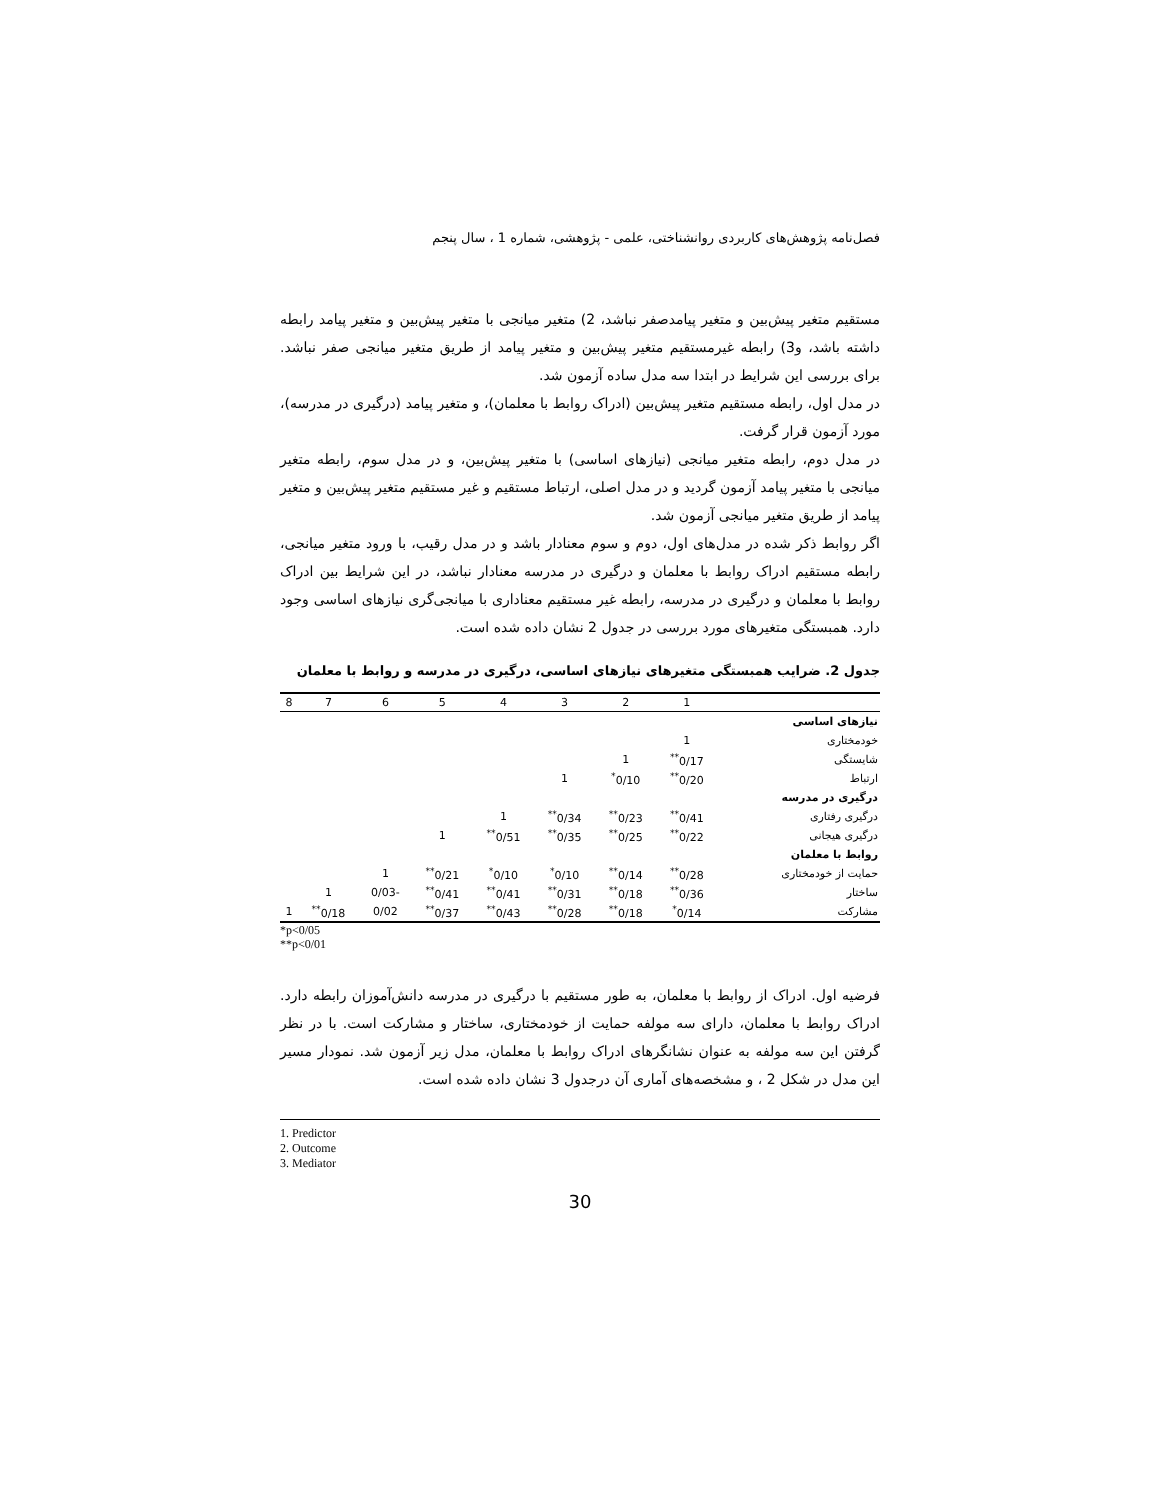فصل‌نامه پژوهش‌های کاربردی روانشناختی، علمی - پژوهشی، شماره 1 ، سال پنجم
مستقیم متغیر پیش‌بین و متغیر پیامدصفر نباشد، 2) متغیر میانجی با متغیر پیش‌بین و متغیر پیامد رابطه داشته باشد، و3) رابطه غیرمستقیم متغیر پیش‌بین و متغیر پیامد از طریق متغیر میانجی صفر نباشد. برای بررسی این شرایط در ابتدا سه مدل ساده آزمون شد.
در مدل اول، رابطه مستقیم متغیر پیش‌بین (ادراک روابط با معلمان)، و متغیر پیامد (درگیری در مدرسه)، مورد آزمون قرار گرفت.
در مدل دوم، رابطه متغیر میانجی (نیازهای اساسی) با متغیر پیش‌بین، و در مدل سوم، رابطه متغیر میانجی با متغیر پیامد آزمون گردید و در مدل اصلی، ارتباط مستقیم و غیر مستقیم متغیر پیش‌بین و متغیر پیامد از طریق متغیر میانجی آزمون شد.
اگر روابط ذکر شده در مدل‌های اول، دوم و سوم معنادار باشد و در مدل رقیب، با ورود متغیر میانجی، رابطه مستقیم ادراک روابط با معلمان و درگیری در مدرسه معنادار نباشد، در این شرایط بین ادراک روابط با معلمان و درگیری در مدرسه، رابطه غیر مستقیم معناداری با میانجی‌گری نیازهای اساسی وجود دارد. همبستگی متغیرهای مورد بررسی در جدول 2 نشان داده شده است.
جدول 2. ضرایب همبستگی متغیرهای نیازهای اساسی، درگیری در مدرسه و روابط با معلمان
| | 1 | 2 | 3 | 4 | 5 | 6 | 7 | 8 |
| --- | --- | --- | --- | --- | --- | --- | --- | --- |
| نیازهای اساسی | | | | | | | | |
| خودمختاری | 1 | | | | | | | |
| شایستگی | 0/17<sup>**</sup> | 1 | | | | | | |
| ارتباط | 0/20<sup>**</sup> | 0/10<sup>*</sup> | 1 | | | | | |
| درگیری در مدرسه | | | | | | | | |
| درگیری رفتاری | 0/41<sup>**</sup> | 0/23<sup>**</sup> | 0/34<sup>**</sup> | 1 | | | | |
| درگیری هیجانی | 0/22<sup>**</sup> | 0/25<sup>**</sup> | 0/35<sup>**</sup> | 0/51<sup>**</sup> | 1 | | | |
| روابط با معلمان | | | | | | | | |
| حمایت از خودمختاری | 0/28<sup>**</sup> | 0/14<sup>**</sup> | 0/10<sup>*</sup> | 0/10<sup>*</sup> | 0/21<sup>**</sup> | 1 | | |
| ساختار | 0/36<sup>**</sup> | 0/18<sup>**</sup> | 0/31<sup>**</sup> | 0/41<sup>**</sup> | 0/41<sup>**</sup> | -0/03 | 1 | |
| مشارکت | 0/14<sup>*</sup> | 0/18<sup>**</sup> | 0/28<sup>**</sup> | 0/43<sup>**</sup> | 0/37<sup>**</sup> | 0/02 | 0/18<sup>**</sup> | 1 |
*p<0/05
**p<0/01
فرضیه اول. ادراک از روابط با معلمان، به طور مستقیم با درگیری در مدرسه دانش‌آموزان رابطه دارد. ادراک روابط با معلمان، دارای سه مولفه حمایت از خودمختاری، ساختار و مشارکت است. با در نظر گرفتن این سه مولفه به عنوان نشانگرهای ادراک روابط با معلمان، مدل زیر آزمون شد. نمودار مسیر این مدل در شکل 2 ، و مشخصه‌های آماری آن درجدول 3 نشان داده شده است.
1. Predictor
2. Outcome
3. Mediator
30